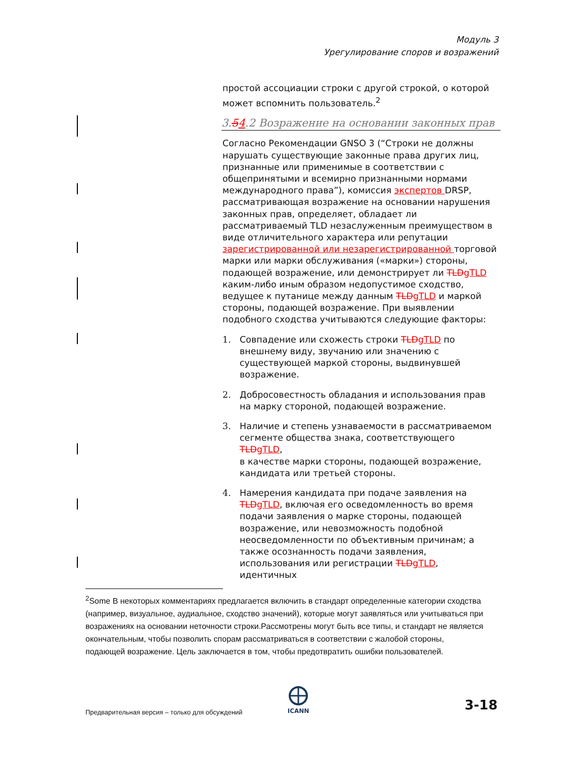Модуль 3
Урегулирование споров и возражений
простой ассоциации строки с другой строкой, о которой может вспомнить пользователь.<sup>2</sup>
3.54.2 Возражение на основании законных прав
Согласно Рекомендации GNSO 3 (“Строки не должны нарушать существующие законные права других лиц, признанные или применимые в соответствии с общепринятыми и всемирно признанными нормами международного права”), комиссия экспертов DRSP, рассматривающая возражение на основании нарушения законных прав, определяет, обладает ли рассматриваемый TLD незаслуженным преимуществом в виде отличительного характера или репутации зарегистрированной или незарегистрированной торговой марки или марки обслуживания («марки») стороны, подающей возражение, или демонстрирует ли TLD gTLD каким-либо иным образом недопустимое сходство, ведущее к путанице между данным TLD gTLD и маркой стороны, подающей возражение. При выявлении подобного сходства учитываются следующие факторы:
1. Совпадение или схожесть строки TLD gTLD по внешнему виду, звучанию или значению с существующей маркой стороны, выдвинувшей возражение.
2. Добросовестность обладания и использования прав на марку стороной, подающей возражение.
3. Наличие и степень узнаваемости в рассматриваемом сегменте общества знака, соответствующего TLD gTLD,
в качестве марки стороны, подающей возражение, кандидата или третьей стороны.
4. Намерения кандидата при подаче заявления на TLD gTLD, включая его осведомленность во время подачи заявления о марке стороны, подающей возражение, или невозможность подобной неосведомленности по объективным причинам; а также осознанность подачи заявления, использования или регистрации TLD gTLD, идентичных
<sup>2</sup> Some В некоторых комментариях предлагается включить в стандарт определенные категории сходства (например, визуальное, аудиальное, сходство значений), которые могут заявляться или учитываться при возражениях на основании неточности строки.Рассмотрены могут быть все типы, и стандарт не является окончательным, чтобы позволить спорам рассматриваться в соответствии с жалобой стороны, подающей возражение. Цель заключается в том, чтобы предотвратить ошибки пользователей.
ICANN
Предварительная версия – только для обсуждений
3-18